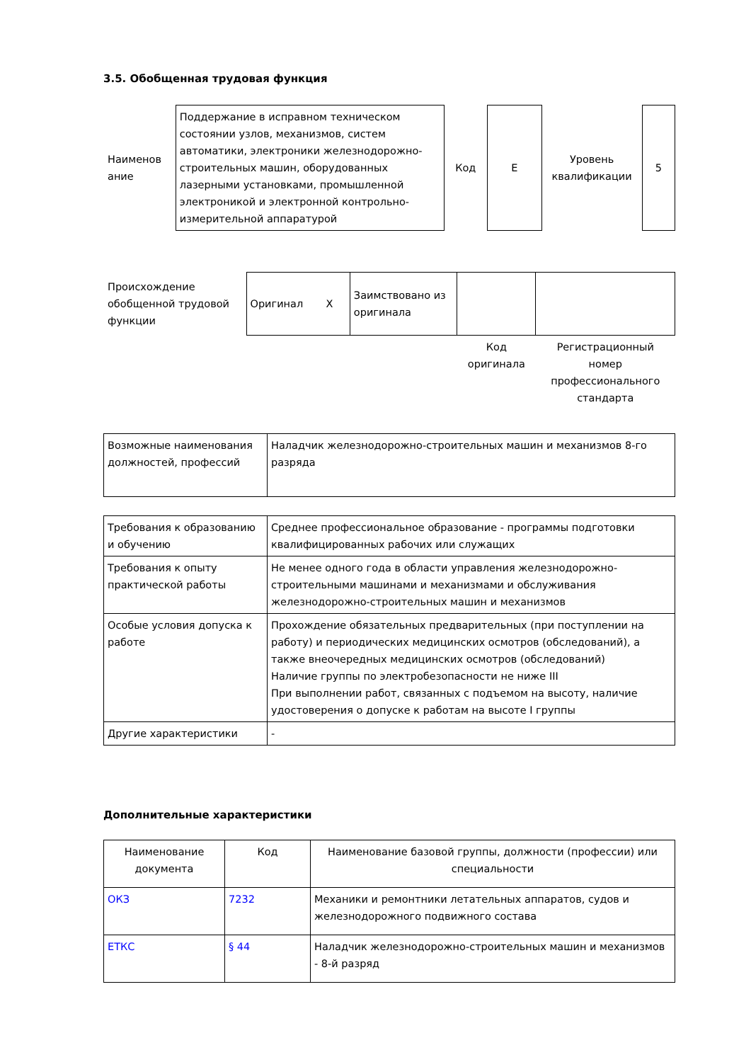3.5. Обобщенная трудовая функция
| Наименов ание | Поддержание в исправном техническом состоянии узлов, механизмов, систем автоматики, электроники железнодорожно-строительных машин, оборудованных лазерными установками, промышленной электроникой и электронной контрольно-измерительной аппаратурой | Код | Е | Уровень квалификации | 5 |
| Происхождение обобщенной трудовой функции | Оригинал Х | Заимствовано из оригинала | | |
| | | | Код оригинала | Регистрационный номер профессионального стандарта |
| Возможные наименования должностей, профессий | Наладчик железнодорожно-строительных машин и механизмов 8-го разряда |
| Требования к образованию и обучению | Среднее профессиональное образование - программы подготовки квалифицированных рабочих или служащих |
| Требования к опыту практической работы | Не менее одного года в области управления железнодорожно-строительными машинами и механизмами и обслуживания железнодорожно-строительных машин и механизмов |
| Особые условия допуска к работе | Прохождение обязательных предварительных (при поступлении на работу) и периодических медицинских осмотров (обследований), а также внеочередных медицинских осмотров (обследований) Наличие группы по электробезопасности не ниже III При выполнении работ, связанных с подъемом на высоту, наличие удостоверения о допуске к работам на высоте I группы |
| Другие характеристики | - |
Дополнительные характеристики
| Наименование документа | Код | Наименование базовой группы, должности (профессии) или специальности |
| ОКЗ | 7232 | Механики и ремонтники летательных аппаратов, судов и железнодорожного подвижного состава |
| ЕТКС | § 44 | Наладчик железнодорожно-строительных машин и механизмов - 8-й разряд |